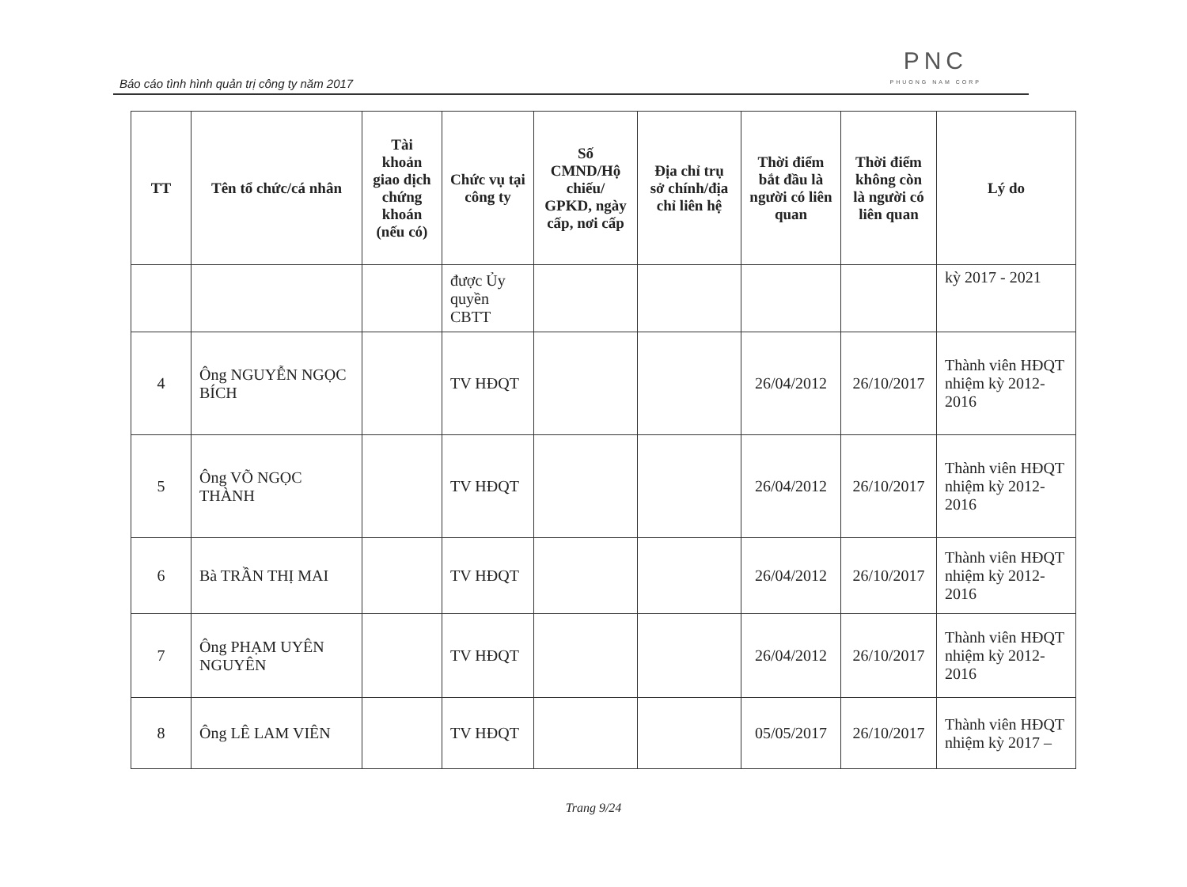Báo cáo tình hình quản trị công ty năm 2017
PNC
PHUONG NAM CORP
| TT | Tên tổ chức/cá nhân | Tài khoản giao dịch chứng khoán (nếu có) | Chức vụ tại công ty | Số CMND/Hộ chiếu/ GPKD, ngày cấp, nơi cấp | Địa chỉ trụ sở chính/địa chỉ liên hệ | Thời điểm bắt đầu là người có liên quan | Thời điểm không còn là người có liên quan | Lý do |
| --- | --- | --- | --- | --- | --- | --- | --- | --- |
| | | | được Ủy quyền CBTT | | | | | kỳ 2017 - 2021 |
| 4 | Ông NGUYỄN NGỌC BÍCH | | TV HĐQT | | | 26/04/2012 | 26/10/2017 | Thành viên HĐQT nhiệm kỳ 2012-2016 |
| 5 | Ông VÕ NGỌC THÀNH | | TV HĐQT | | | 26/04/2012 | 26/10/2017 | Thành viên HĐQT nhiệm kỳ 2012-2016 |
| 6 | Bà TRẦN THỊ MAI | | TV HĐQT | | | 26/04/2012 | 26/10/2017 | Thành viên HĐQT nhiệm kỳ 2012-2016 |
| 7 | Ông PHẠM UYÊN NGUYÊN | | TV HĐQT | | | 26/04/2012 | 26/10/2017 | Thành viên HĐQT nhiệm kỳ 2012-2016 |
| 8 | Ông LÊ LAM VIÊN | | TV HĐQT | | | 05/05/2017 | 26/10/2017 | Thành viên HĐQT nhiệm kỳ 2017 – |
Trang 9/24